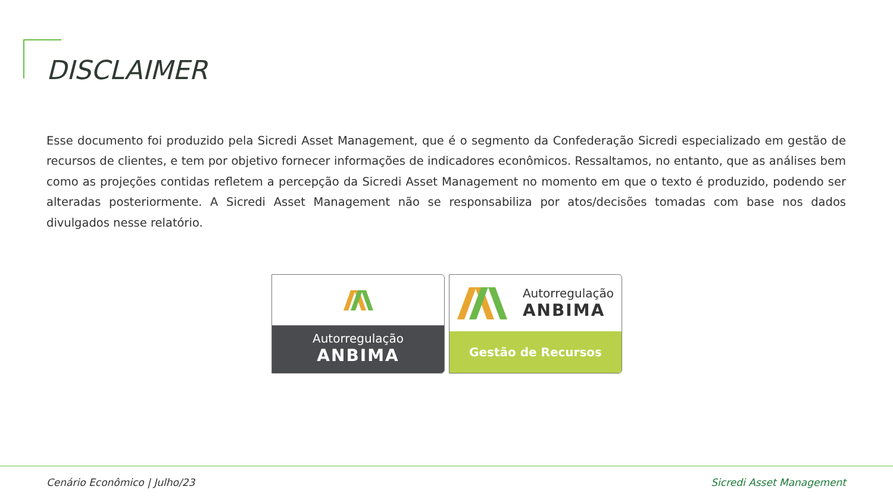DISCLAIMER
Esse documento foi produzido pela Sicredi Asset Management, que é o segmento da Confederação Sicredi especializado em gestão de recursos de clientes, e tem por objetivo fornecer informações de indicadores econômicos. Ressaltamos, no entanto, que as análises bem como as projeções contidas refletem a percepção da Sicredi Asset Management no momento em que o texto é produzido, podendo ser alteradas posteriormente. A Sicredi Asset Management não se responsabiliza por atos/decisões tomadas com base nos dados divulgados nesse relatório.
Autorregulação
ANBIMA
Autorregulação
ANBIMA
Gestão de Recursos
Cenário Econômico | Julho/23 Sicredi Asset Management